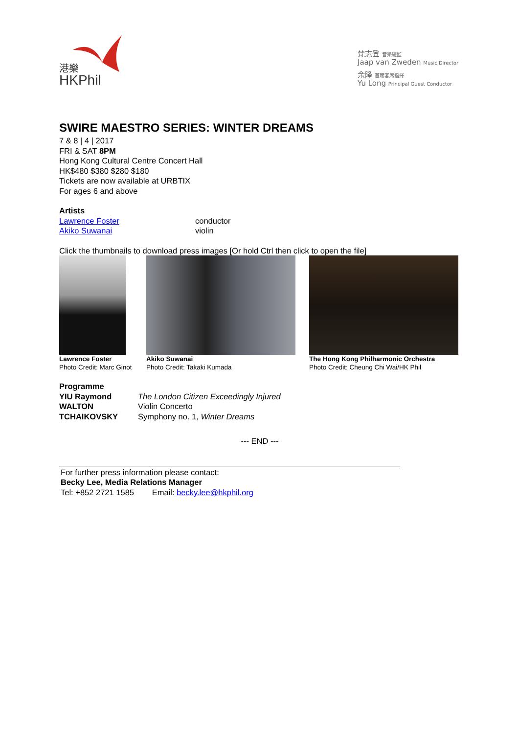港樂
HKPhil
梵志登 音樂總監
Jaap van Zweden Music Director
余隆 首席客席指揮
Yu Long Principal Guest Conductor
SWIRE MAESTRO SERIES: WINTER DREAMS
7 & 8 | 4 | 2017
FRI & SAT 8PM
Hong Kong Cultural Centre Concert Hall
HK$480 $380 $280 $180
Tickets are now available at URBTIX
For ages 6 and above
Artists
| Lawrence Foster | conductor |
| Akiko Suwanai | violin |
Click the thumbnails to download press images [Or hold Ctrl then click to open the file]
Lawrence Foster
Photo Credit: Marc Ginot
Akiko Suwanai
Photo Credit: Takaki Kumada
The Hong Kong Philharmonic Orchestra
Photo Credit: Cheung Chi Wai/HK Phil
Programme
| YIU Raymond | The London Citizen Exceedingly Injured |
| WALTON | Violin Concerto |
| TCHAIKOVSKY | Symphony no. 1, Winter Dreams |
--- END ---
For further press information please contact:
Becky Lee, Media Relations Manager
Tel: +852 2721 1585 Email: becky.lee@hkphil.org